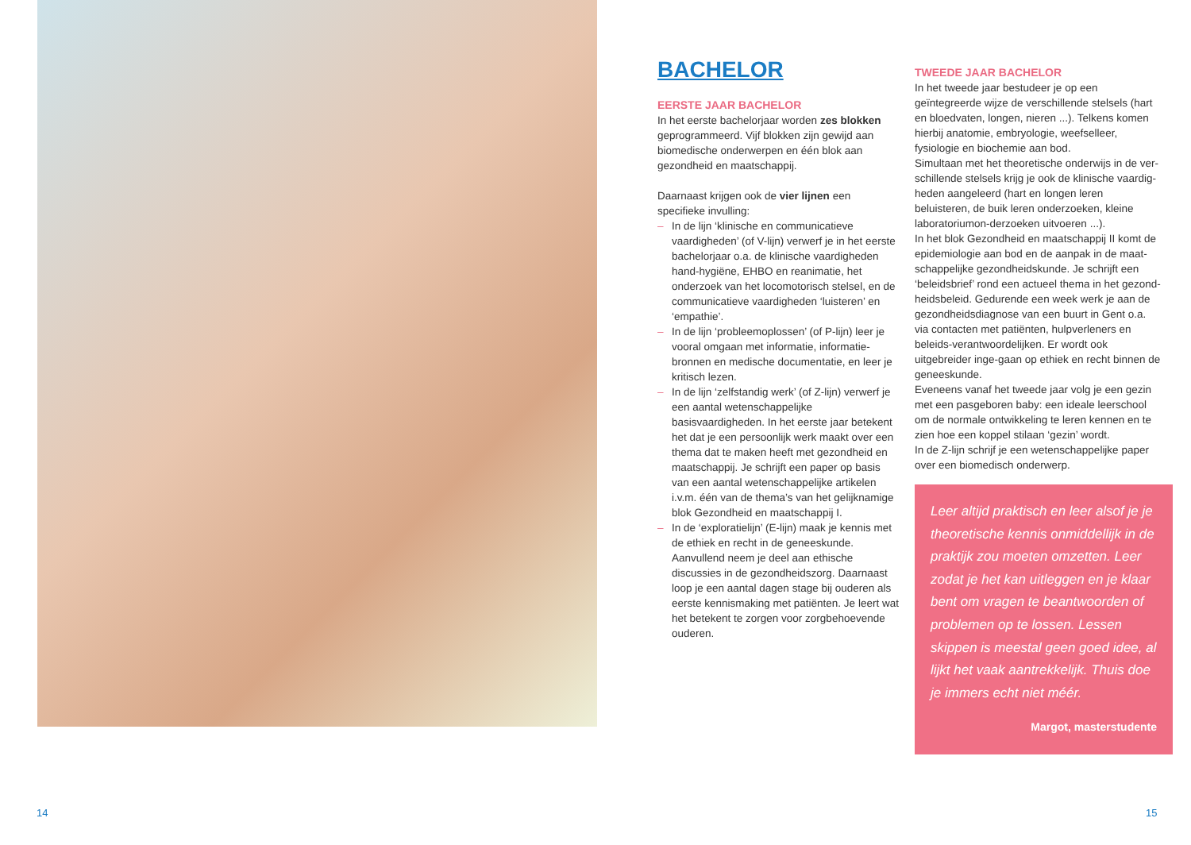BACHELOR
EERSTE JAAR BACHELOR
In het eerste bachelorjaar worden zes blokken geprogrammeerd. Vijf blokken zijn gewijd aan biomedische onderwerpen en één blok aan gezondheid en maatschappij.
Daarnaast krijgen ook de vier lijnen een specifieke invulling:
– In de lijn ‘klinische en communicatieve vaardigheden’ (of V-lijn) verwerf je in het eerste bachelorjaar o.a. de klinische vaardigheden hand-hygiëne, EHBO en reanimatie, het onderzoek van het locomotorisch stelsel, en de communicatieve vaardigheden ‘luisteren’ en ‘empathie’.
– In de lijn ‘probleemoplossen’ (of P-lijn) leer je vooral omgaan met informatie, informatie-bronnen en medische documentatie, en leer je kritisch lezen.
– In de lijn ‘zelfstandig werk’ (of Z-lijn) verwerf je een aantal wetenschappelijke basisvaardigheden. In het eerste jaar betekent het dat je een persoonlijk werk maakt over een thema dat te maken heeft met gezondheid en maatschappij. Je schrijft een paper op basis van een aantal wetenschappelijke artikelen i.v.m. één van de thema’s van het gelijknamige blok Gezondheid en maatschappij I.
– In de ‘exploratielijn’ (E-lijn) maak je kennis met de ethiek en recht in de geneeskunde. Aanvullend neem je deel aan ethische discussies in de gezondheidszorg. Daarnaast loop je een aantal dagen stage bij ouderen als eerste kennismaking met patiënten. Je leert wat het betekent te zorgen voor zorgbehoevende ouderen.
TWEEDE JAAR BACHELOR
In het tweede jaar bestudeer je op een geïntegreerde wijze de verschillende stelsels (hart en bloedvaten, longen, nieren ...). Telkens komen hierbij anatomie, embryologie, weefselleer, fysiologie en biochemie aan bod.
Simultaan met het theoretische onderwijs in de ver-schillende stelsels krijg je ook de klinische vaardig-heden aangeleerd (hart en longen leren beluisteren, de buik leren onderzoeken, kleine laboratoriumon-derzoeken uitvoeren ...).
In het blok Gezondheid en maatschappij II komt de epidemiologie aan bod en de aanpak in de maat-schappelijke gezondheidskunde. Je schrijft een ‘beleidsbrief’ rond een actueel thema in het gezond-heidsbeleid. Gedurende een week werk je aan de gezondheidsdiagnose van een buurt in Gent o.a. via contacten met patiënten, hulpverleners en beleids-verantwoordelijken. Er wordt ook uitgebreider inge-gaan op ethiek en recht binnen de geneeskunde.
Eveneens vanaf het tweede jaar volg je een gezin met een pasgeboren baby: een ideale leerschool om de normale ontwikkeling te leren kennen en te zien hoe een koppel stilaan ‘gezin’ wordt.
In de Z-lijn schrijf je een wetenschappelijke paper over een biomedisch onderwerp.
Leer altijd praktisch en leer alsof je je theoretische kennis onmiddellijk in de praktijk zou moeten omzetten. Leer zodat je het kan uitleggen en je klaar bent om vragen te beantwoorden of problemen op te lossen. Lessen skippen is meestal geen goed idee, al lijkt het vaak aantrekkelijk. Thuis doe je immers echt niet méér.
Margot, masterstudente
14 15